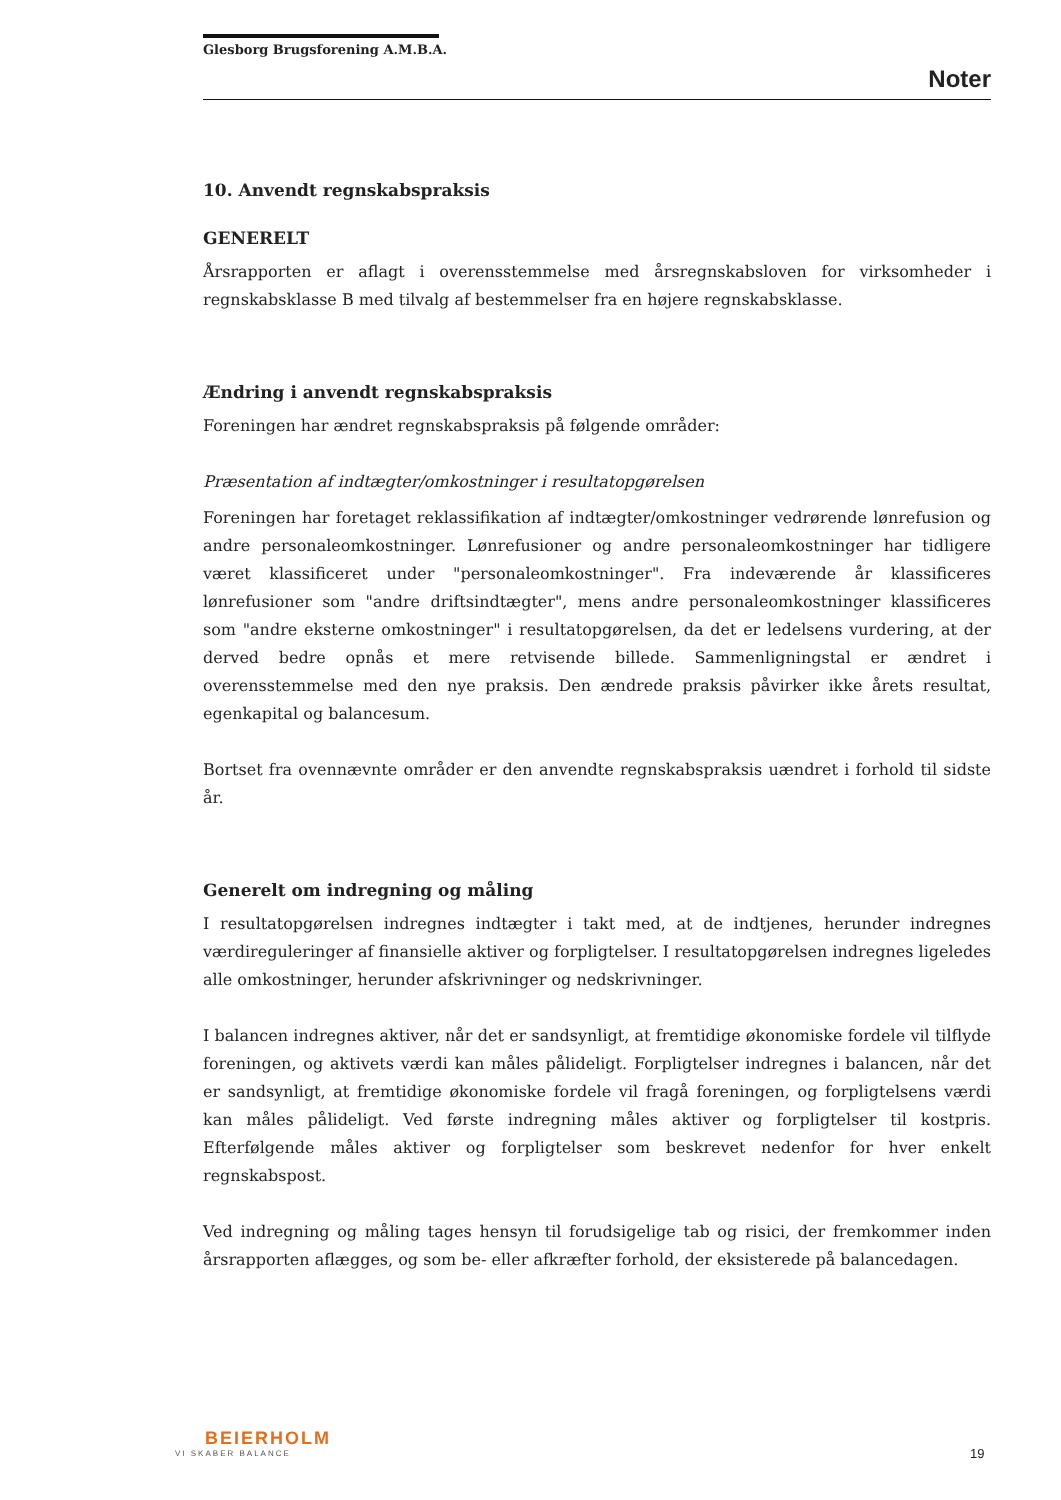Glesborg Brugsforening A.M.B.A.
Noter
10. Anvendt regnskabspraksis
GENERELT
Årsrapporten er aflagt i overensstemmelse med årsregnskabsloven for virksomheder i regnskabsklasse B med tilvalg af bestemmelser fra en højere regnskabsklasse.
Ændring i anvendt regnskabspraksis
Foreningen har ændret regnskabspraksis på følgende områder:
Præsentation af indtægter/omkostninger i resultatopgørelsen
Foreningen har foretaget reklassifikation af indtægter/omkostninger vedrørende lønrefusion og andre personaleomkostninger. Lønrefusioner og andre personaleomkostninger har tidligere været klassificeret under "personaleomkostninger". Fra indeværende år klassificeres lønrefusioner som "andre driftsindtægter", mens andre personaleomkostninger klassificeres som "andre eksterne omkostninger" i resultatopgørelsen, da det er ledelsens vurdering, at der derved bedre opnås et mere retvisende billede. Sammenligningstal er ændret i overensstemmelse med den nye praksis. Den ændrede praksis påvirker ikke årets resultat, egenkapital og balancesum.
Bortset fra ovennævnte områder er den anvendte regnskabspraksis uændret i forhold til sidste år.
Generelt om indregning og måling
I resultatopgørelsen indregnes indtægter i takt med, at de indtjenes, herunder indregnes værdireguleringer af finansielle aktiver og forpligtelser. I resultatopgørelsen indregnes ligeledes alle omkostninger, herunder afskrivninger og nedskrivninger.
I balancen indregnes aktiver, når det er sandsynligt, at fremtidige økonomiske fordele vil tilflyde foreningen, og aktivets værdi kan måles pålideligt. Forpligtelser indregnes i balancen, når det er sandsynligt, at fremtidige økonomiske fordele vil fragå foreningen, og forpligtelsens værdi kan måles pålideligt. Ved første indregning måles aktiver og forpligtelser til kostpris. Efterfølgende måles aktiver og forpligtelser som beskrevet nedenfor for hver enkelt regnskabspost.
Ved indregning og måling tages hensyn til forudsigelige tab og risici, der fremkommer inden årsrapporten aflægges, og som be- eller afkræfter forhold, der eksisterede på balancedagen.
BEIERHOLM
VI SKABER BALANCE
19